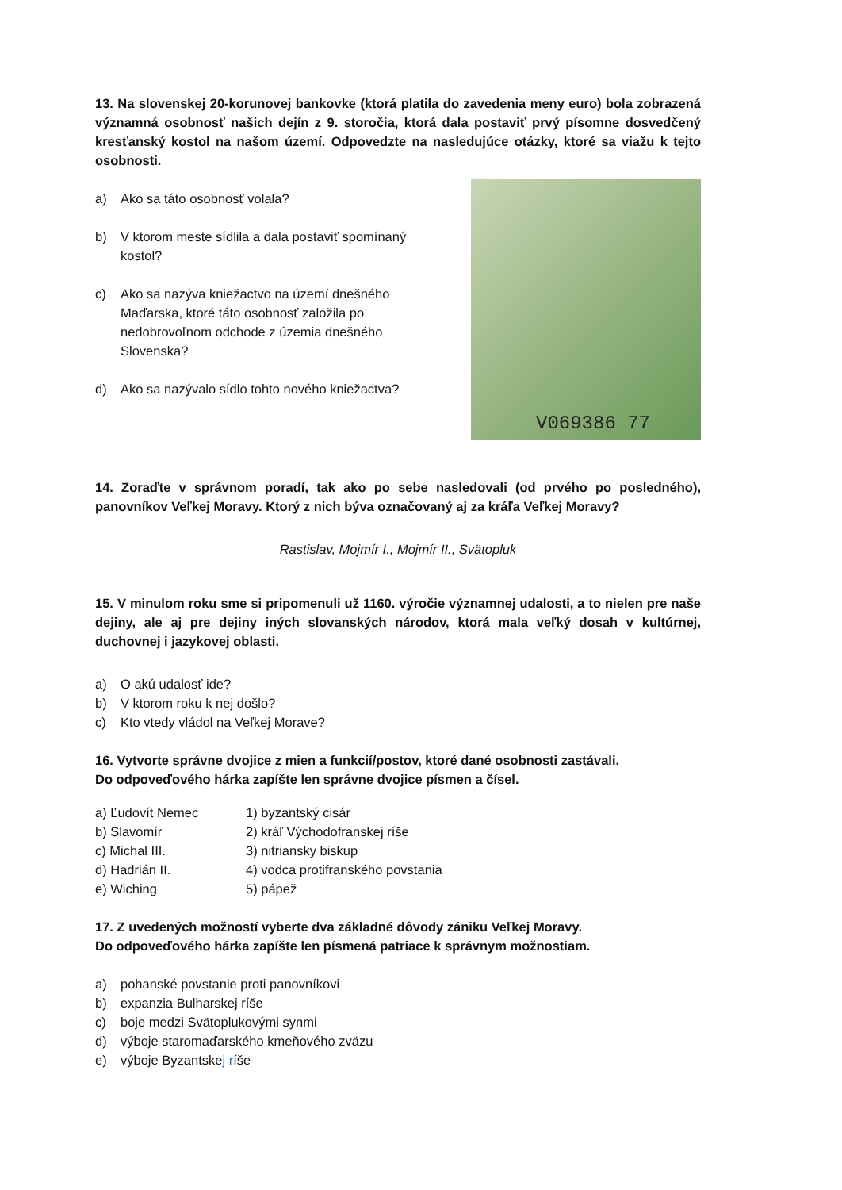13. Na slovenskej 20-korunovej bankovke (ktorá platila do zavedenia meny euro) bola zobrazená významná osobnosť našich dejín z 9. storočia, ktorá dala postaviť prvý písomne dosvedčený kresťanský kostol na našom území. Odpovedzte na nasledujúce otázky, ktoré sa viažu k tejto osobnosti.
a) Ako sa táto osobnosť volala?
b) V ktorom meste sídlila a dala postaviť spomínaný kostol?
c) Ako sa nazýva kniežactvo na území dnešného Maďarska, ktoré táto osobnosť založila po nedobrovoľnom odchode z územia dnešného Slovenska?
d) Ako sa nazývalo sídlo tohto nového kniežactva?
V069386 77
14. Zoraďte v správnom poradí, tak ako po sebe nasledovali (od prvého po posledného), panovníkov Veľkej Moravy. Ktorý z nich býva označovaný aj za kráľa Veľkej Moravy?
Rastislav, Mojmír I., Mojmír II., Svätopluk
15. V minulom roku sme si pripomenuli už 1160. výročie významnej udalosti, a to nielen pre naše dejiny, ale aj pre dejiny iných slovanských národov, ktorá mala veľký dosah v kultúrnej, duchovnej i jazykovej oblasti.
a) O akú udalosť ide?
b) V ktorom roku k nej došlo?
c) Kto vtedy vládol na Veľkej Morave?
16. Vytvorte správne dvojice z mien a funkcií/postov, ktoré dané osobnosti zastávali.
Do odpoveďového hárka zapíšte len správne dvojice písmen a čísel.
a) Ľudovít Nemec
1) byzantský cisár
b) Slavomír
2) kráľ Východofranskej ríše
c) Michal III.
3) nitriansky biskup
d) Hadrián II.
4) vodca protifranského povstania
e) Wiching
5) pápež
17. Z uvedených možností vyberte dva základné dôvody zániku Veľkej Moravy.
Do odpoveďového hárka zapíšte len písmená patriace k správnym možnostiam.
a) pohanské povstanie proti panovníkovi
b) expanzia Bulharskej ríše
c) boje medzi Svätoplukovými synmi
d) výboje staromaďarského kmeňového zväzu
e) výboje Byzantskej ríše